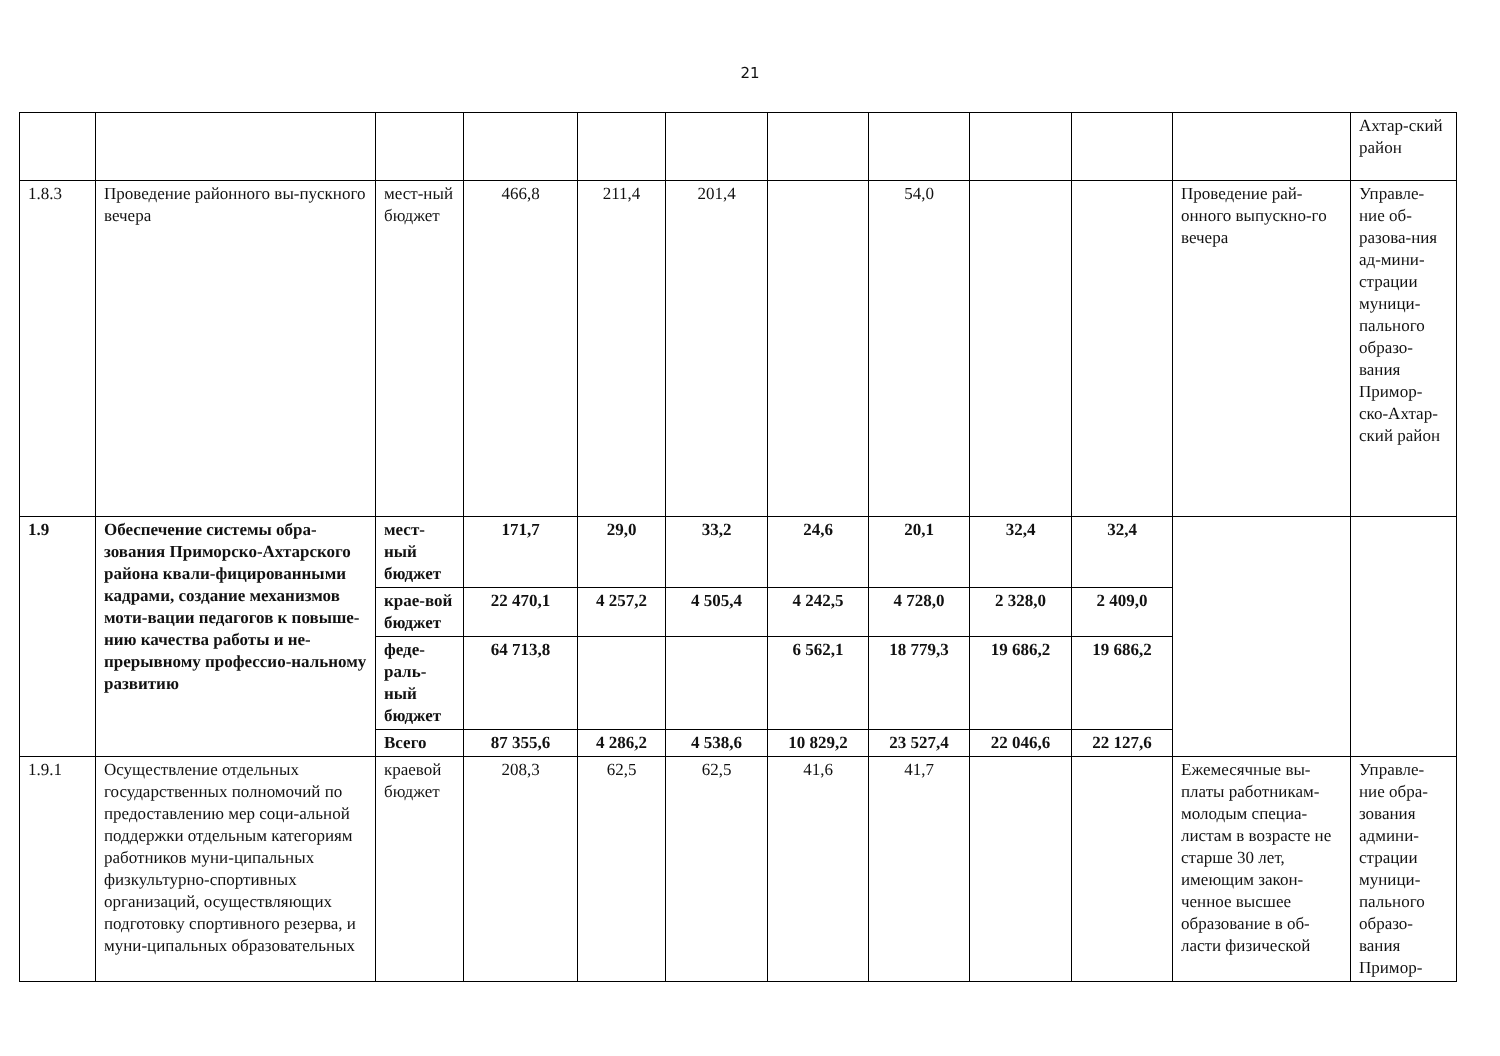21
| | | | | | | | | | | | Ахтар-ский район |
| 1.8.3 | Проведение районного вы-пускного вечера | мест-ный бюджет | 466,8 | 211,4 | 201,4 | | 54,0 | | | Проведение рай-онного выпускно-го вечера | Управле-ние об-разова-ния ад-мини-страции муници-пального образо-вания Примор-ско-Ахтар-ский район |
| 1.9 | Обеспечение системы обра-зования Приморско-Ахтарского района квали-фицированными кадрами, создание механизмов моти-вации педагогов к повыше-нию качества работы и не-прерывному профессио-нальному развитию | мест-ный бюджет | 171,7 | 29,0 | 33,2 | 24,6 | 20,1 | 32,4 | 32,4 | | |
| | | крае-вой бюджет | 22 470,1 | 4 257,2 | 4 505,4 | 4 242,5 | 4 728,0 | 2 328,0 | 2 409,0 | | |
| | | феде-раль-ный бюджет | 64 713,8 | | | 6 562,1 | 18 779,3 | 19 686,2 | 19 686,2 | | |
| | | Всего | 87 355,6 | 4 286,2 | 4 538,6 | 10 829,2 | 23 527,4 | 22 046,6 | 22 127,6 | | |
| 1.9.1 | Осуществление отдельных государственных полномочий по предоставлению мер соци-альной поддержки отдельным категориям работников муни-ципальных физкультурно-спортивных организаций, осуществляющих подготовку спортивного резерва, и муни-ципальных образовательных | краевой бюджет | 208,3 | 62,5 | 62,5 | 41,6 | 41,7 | | | Ежемесячные вы-платы работникам-молодым специа-листам в возрасте не старше 30 лет, имеющим закон-ченное высшее образование в об-ласти физической | Управле-ние обра-зования админи-страции муници-пального образо-вания Примор- |